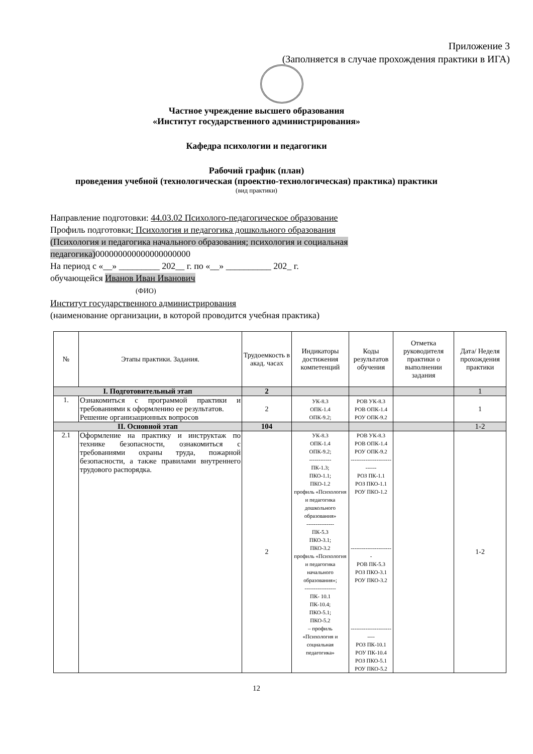Приложение 3
(Заполняется в случае прохождения практики в ИГА)
Частное учреждение высшего образования
«Институт государственного администрирования»
Кафедра психологии и педагогики
Рабочий график (план)
проведения учебной (технологическая (проектно-технологическая) практика) практики
(вид практики)
Направление подготовки: 44.03.02 Психолого-педагогическое образование
Профиль подготовки: Психология и педагогика дошкольного образования
(Психология и педагогика начального образования; психология и социальная
педагогика) 000000000000000000000
На период с «__» _________ 202__ г. по «__» __________ 202_ г.
обучающейся Иванов Иван Иванович
(ФИО)
Институт государственного администрирования
(наименование организации, в которой проводится учебная практика)
| № | Этапы практики. Задания. | Трудоемкость в акад. часах | Индикаторы достижения компетенций | Коды результатов обучения | Отметка руководителя практики о выполнении задания | Дата/ Неделя прохождения практики |
| --- | --- | --- | --- | --- | --- | --- |
| I. Подготовительный этап | | 2 | | | | 1 |
| 1. | Ознакомиться с программой практики и требованиями к оформлению ее результатов. Решение организационных вопросов | 2 | УК-8.3 ОПК-1.4 ОПК-9.2; | РОВ УК-8.3 РОВ ОПК-1.4 РОУ ОПК-9.2 | | 1 |
| II. Основной этап | | 104 | | | | 1-2 |
| 2.1 | Оформление на практику и инструктаж по технике безопасности, ознакомиться с требованиями охраны труда, пожарной безопасности, а также правилами внутреннего трудового распорядка. | 2 | УК-8.3 ОПК-1.4 ОПК-9.2; ------------ ПК-1.3; ПКО-1.1; ПКО-1.2 профиль «Психология и педагогика дошкольного образования» --------------- ПК-5.3 ПКО-3.1; ПКО-3.2 профиль «Психология и педагогика начального образования»; ----------------- ПК- 10.1 ПК-10.4; ПКО-5.1; ПКО-5.2 – профиль «Психология и социальная педагогика» | РОВ УК-8.3 РОВ ОПК-1.4 РОУ ОПК-9.2 ---------------------------- РОЗ ПК-1.1 РОЗ ПКО-1.1 РОУ ПКО-1.2 ----------------------- РОВ ПК-5.3 РОЗ ПКО-3.1 РОУ ПКО-3.2 -------------------------- РОЗ ПК-10.1 РОУ ПК-10.4 РОЗ ПКО-5.1 РОУ ПКО-5.2 | | 1-2 |
12